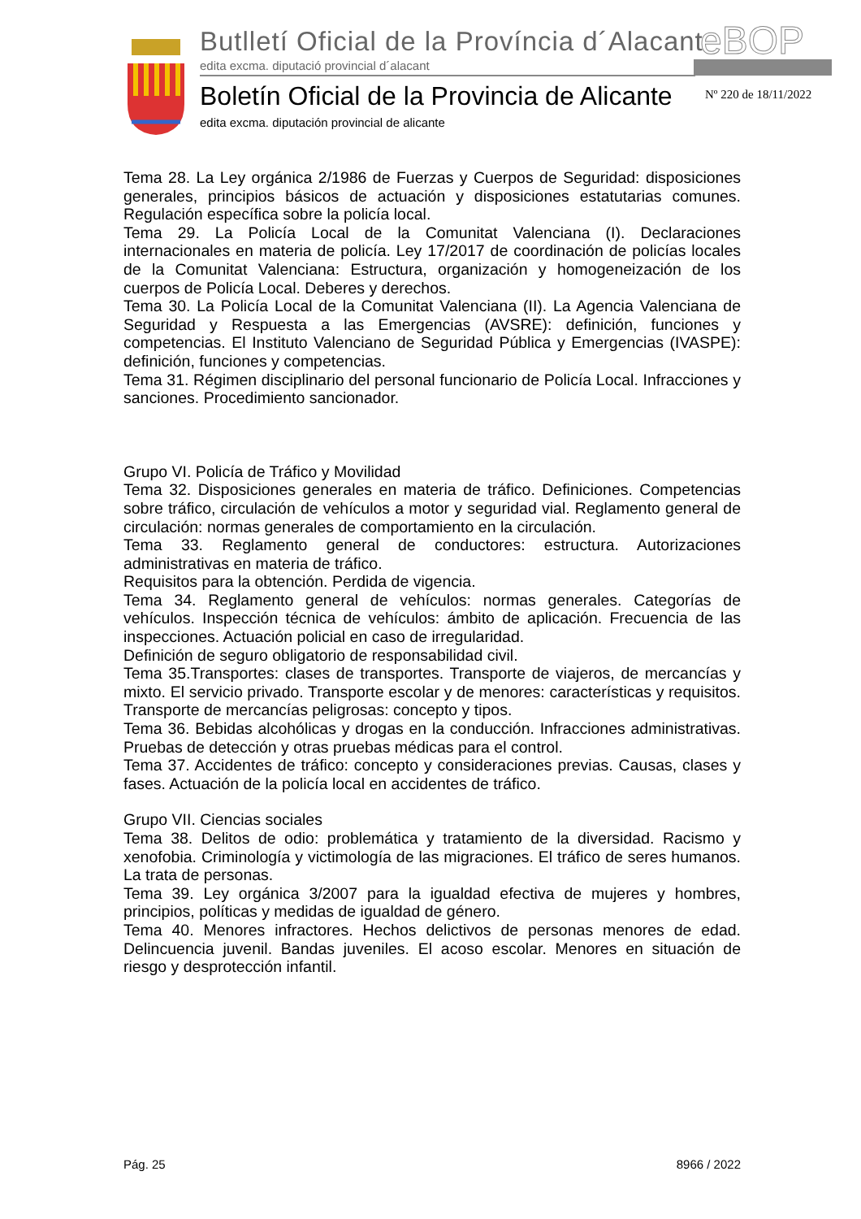Butlletí Oficial de la Província d´Alacant
edita excma. diputació provincial d´alacant
eBOP
Boletín Oficial de la Provincia de Alicante
edita excma. diputación provincial de alicante
Nº 220 de 18/11/2022
Tema 28. La Ley orgánica 2/1986 de Fuerzas y Cuerpos de Seguridad: disposiciones generales, principios básicos de actuación y disposiciones estatutarias comunes. Regulación específica sobre la policía local.
Tema 29. La Policía Local de la Comunitat Valenciana (I). Declaraciones internacionales en materia de policía. Ley 17/2017 de coordinación de policías locales de la Comunitat Valenciana: Estructura, organización y homogeneización de los cuerpos de Policía Local. Deberes y derechos.
Tema 30. La Policía Local de la Comunitat Valenciana (II). La Agencia Valenciana de Seguridad y Respuesta a las Emergencias (AVSRE): definición, funciones y competencias. El Instituto Valenciano de Seguridad Pública y Emergencias (IVASPE): definición, funciones y competencias.
Tema 31. Régimen disciplinario del personal funcionario de Policía Local. Infracciones y sanciones. Procedimiento sancionador.
Grupo VI. Policía de Tráfico y Movilidad
Tema 32. Disposiciones generales en materia de tráfico. Definiciones. Competencias sobre tráfico, circulación de vehículos a motor y seguridad vial. Reglamento general de circulación: normas generales de comportamiento en la circulación.
Tema 33. Reglamento general de conductores: estructura. Autorizaciones administrativas en materia de tráfico.
Requisitos para la obtención. Perdida de vigencia.
Tema 34. Reglamento general de vehículos: normas generales. Categorías de vehículos. Inspección técnica de vehículos: ámbito de aplicación. Frecuencia de las inspecciones. Actuación policial en caso de irregularidad.
Definición de seguro obligatorio de responsabilidad civil.
Tema 35.Transportes: clases de transportes. Transporte de viajeros, de mercancías y mixto. El servicio privado. Transporte escolar y de menores: características y requisitos. Transporte de mercancías peligrosas: concepto y tipos.
Tema 36. Bebidas alcohólicas y drogas en la conducción. Infracciones administrativas. Pruebas de detección y otras pruebas médicas para el control.
Tema 37. Accidentes de tráfico: concepto y consideraciones previas. Causas, clases y fases. Actuación de la policía local en accidentes de tráfico.
Grupo VII. Ciencias sociales
Tema 38. Delitos de odio: problemática y tratamiento de la diversidad. Racismo y xenofobia. Criminología y victimología de las migraciones. El tráfico de seres humanos. La trata de personas.
Tema 39. Ley orgánica 3/2007 para la igualdad efectiva de mujeres y hombres, principios, políticas y medidas de igualdad de género.
Tema 40. Menores infractores. Hechos delictivos de personas menores de edad. Delincuencia juvenil. Bandas juveniles. El acoso escolar. Menores en situación de riesgo y desprotección infantil.
Pág. 25 8966 / 2022